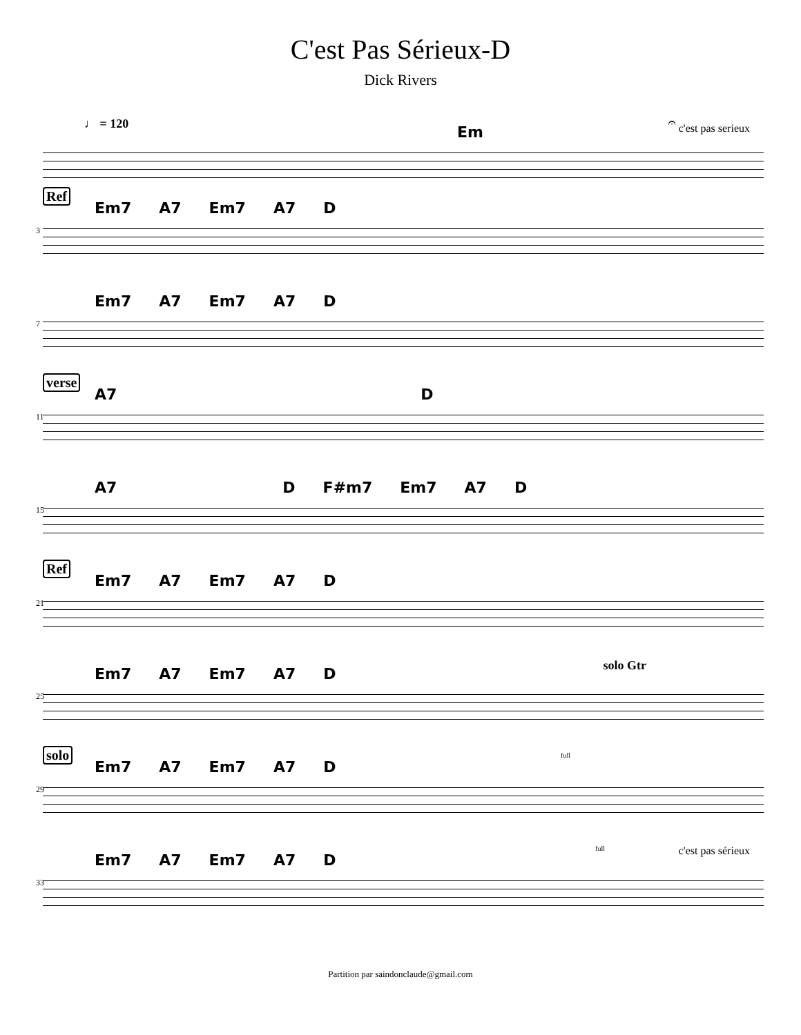C'est Pas Sérieux-D
Dick Rivers
♩ = 120
Em
𝄐 c'est pas serieux
Ref
3
Em7 A7 Em7 A7 D
7
Em7 A7 Em7 A7 D
verse
11
A7 D
15
A7 D F#m7 Em7 A7 D
Ref
21
Em7 A7 Em7 A7 D
25
Em7 A7 Em7 A7 D solo Gtr
solo
29
Em7 A7 Em7 A7 D
full
33
Em7 A7 Em7 A7 D
full c'est pas sérieux
Partition par saindonclaude@gmail.com